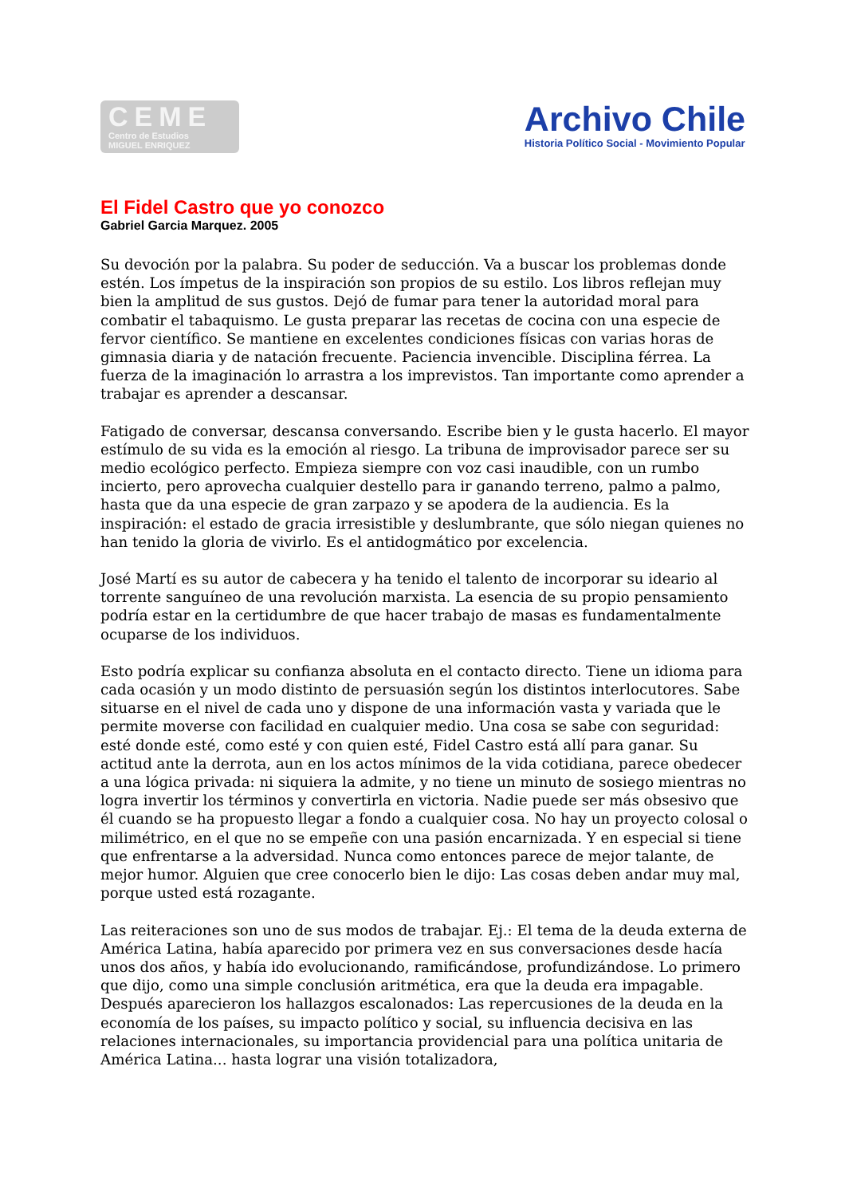CEME
Centro de Estudios
MIGUEL ENRIQUEZ
Archivo Chile
Historia Político Social - Movimiento Popular
El Fidel Castro que yo conozco
Gabriel Garcia Marquez. 2005
Su devoción por la palabra. Su poder de seducción. Va a buscar los problemas donde estén. Los ímpetus de la inspiración son propios de su estilo. Los libros reflejan muy bien la amplitud de sus gustos. Dejó de fumar para tener la autoridad moral para combatir el tabaquismo. Le gusta preparar las recetas de cocina con una especie de fervor científico. Se mantiene en excelentes condiciones físicas con varias horas de gimnasia diaria y de natación frecuente. Paciencia invencible. Disciplina férrea. La fuerza de la imaginación lo arrastra a los imprevistos. Tan importante como aprender a trabajar es aprender a descansar.
Fatigado de conversar, descansa conversando. Escribe bien y le gusta hacerlo. El mayor estímulo de su vida es la emoción al riesgo. La tribuna de improvisador parece ser su medio ecológico perfecto. Empieza siempre con voz casi inaudible, con un rumbo incierto, pero aprovecha cualquier destello para ir ganando terreno, palmo a palmo, hasta que da una especie de gran zarpazo y se apodera de la audiencia. Es la inspiración: el estado de gracia irresistible y deslumbrante, que sólo niegan quienes no han tenido la gloria de vivirlo. Es el antidogmático por excelencia.
José Martí es su autor de cabecera y ha tenido el talento de incorporar su ideario al torrente sanguíneo de una revolución marxista. La esencia de su propio pensamiento podría estar en la certidumbre de que hacer trabajo de masas es fundamentalmente ocuparse de los individuos.
Esto podría explicar su confianza absoluta en el contacto directo. Tiene un idioma para cada ocasión y un modo distinto de persuasión según los distintos interlocutores. Sabe situarse en el nivel de cada uno y dispone de una información vasta y variada que le permite moverse con facilidad en cualquier medio. Una cosa se sabe con seguridad: esté donde esté, como esté y con quien esté, Fidel Castro está allí para ganar. Su actitud ante la derrota, aun en los actos mínimos de la vida cotidiana, parece obedecer a una lógica privada: ni siquiera la admite, y no tiene un minuto de sosiego mientras no logra invertir los términos y convertirla en victoria. Nadie puede ser más obsesivo que él cuando se ha propuesto llegar a fondo a cualquier cosa. No hay un proyecto colosal o milimétrico, en el que no se empeñe con una pasión encarnizada. Y en especial si tiene que enfrentarse a la adversidad. Nunca como entonces parece de mejor talante, de mejor humor. Alguien que cree conocerlo bien le dijo: Las cosas deben andar muy mal, porque usted está rozagante.
Las reiteraciones son uno de sus modos de trabajar. Ej.: El tema de la deuda externa de América Latina, había aparecido por primera vez en sus conversaciones desde hacía unos dos años, y había ido evolucionando, ramificándose, profundizándose. Lo primero que dijo, como una simple conclusión aritmética, era que la deuda era impagable. Después aparecieron los hallazgos escalonados: Las repercusiones de la deuda en la economía de los países, su impacto político y social, su influencia decisiva en las relaciones internacionales, su importancia providencial para una política unitaria de América Latina... hasta lograr una visión totalizadora,